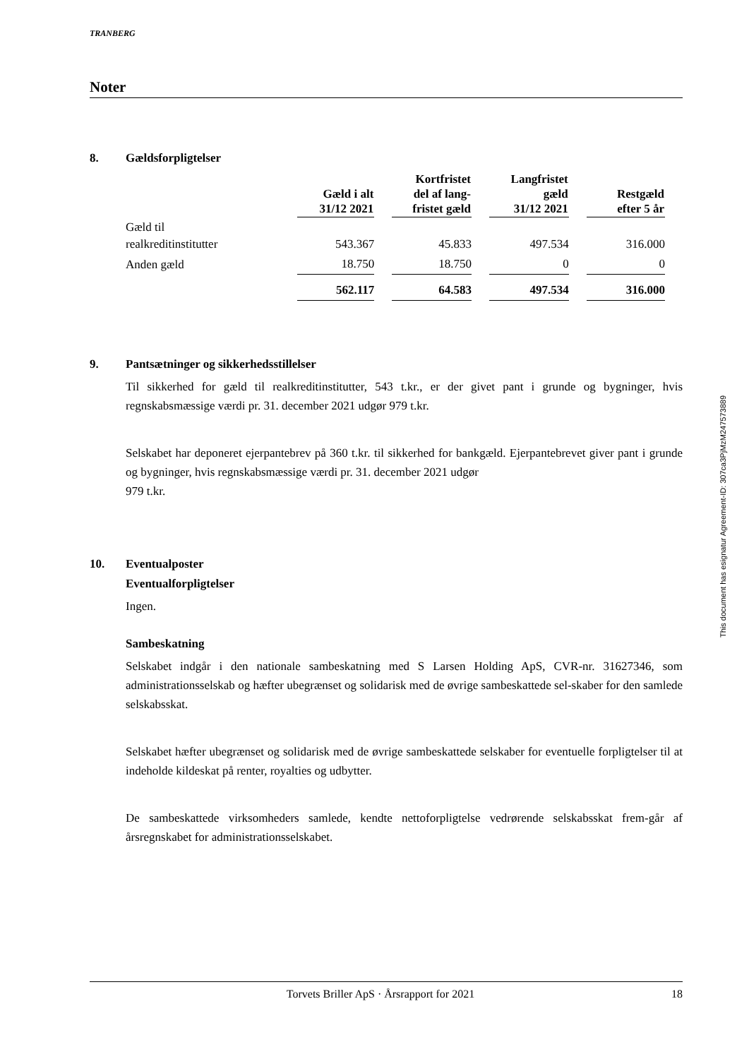TRANBERG
Noter
8. Gældsforpligtelser
| | Gæld i alt 31/12 2021 | Kortfristet del af lang- fristet gæld | Langfristet gæld 31/12 2021 | Restgæld efter 5 år |
| --- | --- | --- | --- | --- |
| Gæld til realkreditinstitutter | 543.367 | 45.833 | 497.534 | 316.000 |
| Anden gæld | 18.750 | 18.750 | 0 | 0 |
| | 562.117 | 64.583 | 497.534 | 316.000 |
9. Pantsætninger og sikkerhedsstillelser
Til sikkerhed for gæld til realkreditinstitutter, 543 t.kr., er der givet pant i grunde og bygninger, hvis regnskabsmæssige værdi pr. 31. december 2021 udgør 979 t.kr.
Selskabet har deponeret ejerpantebrev på 360 t.kr. til sikkerhed for bankgæld. Ejerpantebrevet giver pant i grunde og bygninger, hvis regnskabsmæssige værdi pr. 31. december 2021 udgør
979 t.kr.
10. Eventualposter
Eventualforpligtelser
Ingen.
Sambeskatning
Selskabet indgår i den nationale sambeskatning med S Larsen Holding ApS, CVR-nr. 31627346, som administrationsselskab og hæfter ubegrænset og solidarisk med de øvrige sambeskattede sel-skaber for den samlede selskabsskat.
Selskabet hæfter ubegrænset og solidarisk med de øvrige sambeskattede selskaber for eventuelle forpligtelser til at indeholde kildeskat på renter, royalties og udbytter.
De sambeskattede virksomheders samlede, kendte nettoforpligtelse vedrørende selskabsskat frem-går af årsregnskabet for administrationsselskabet.
This document has esignatur Agreement-ID: 307ca3PjMzM247573889
Torvets Briller ApS · Årsrapport for 2021 18